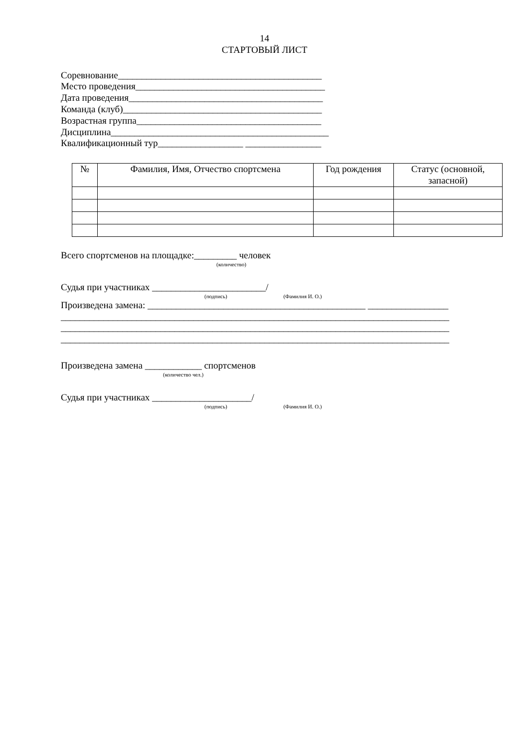14
СТАРТОВЫЙ ЛИСТ
Соревнование___________________________________________
Место проведения________________________________________
Дата проведения_________________________________________
Команда (клуб)__________________________________________
Возрастная группа_______________________________________
Дисциплина______________________________________________
Квалификационный тур__________________ ________________
| № | Фамилия, Имя, Отчество спортсмена | Год рождения | Статус (основной, запасной) |
| --- | --- | --- | --- |
Всего спортсменов на площадке:_________ человек
(количество)
Судья при участниках ________________________/
(подпись) (Фамилия И. О.)
Произведена замена: ______________________________________________ _________________
__________________________________________________________________________________
__________________________________________________________________________________
__________________________________________________________________________________
Произведена замена ____________ спортсменов
(количество чел.)
Судья при участниках _____________________/
(подпись) (Фамилия И. О.)